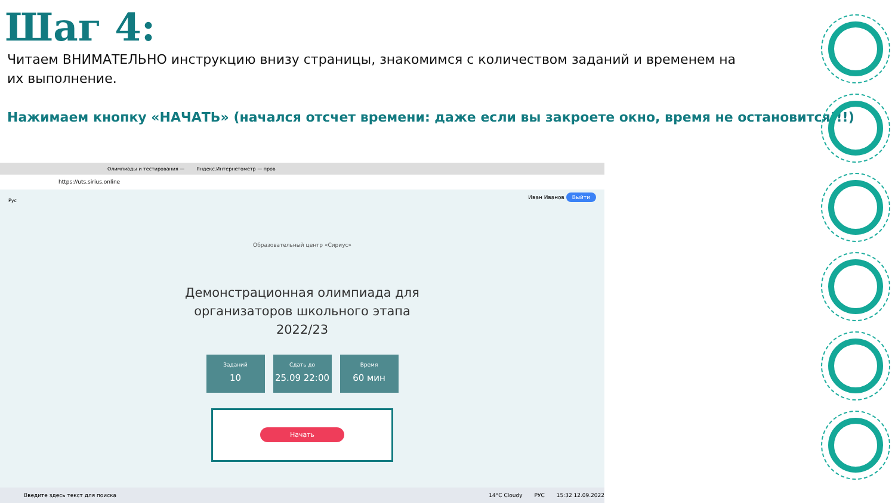Шаг 4:
Читаем ВНИМАТЕЛЬНО инструкцию внизу страницы, знакомимся с количеством заданий и временем на их выполнение.
Нажимаем кнопку «НАЧАТЬ» (начался отсчет времени: даже если вы закроете окно, время не остановится!!!)
Олимпиады и тестирования — Яндекс.Интернетометр — пров
https://uts.sirius.online
Рус
Иван Иванов Выйти
Образовательный центр «Сириус»
Демонстрационная олимпиада для
организаторов школьного этапа
2022/23
Заданий
10
Сдать до
25.09 22:00
Время
60 мин
Начать
Введите здесь текст для поиска 14°C Cloudy РУС 15:32 12.09.2022